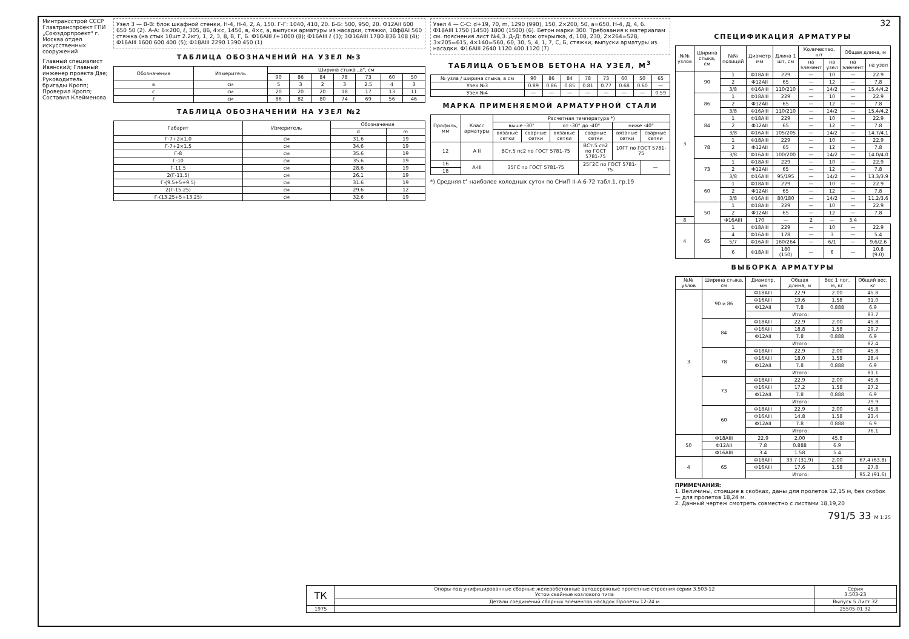Минтрансстрой СССР Главтранспроект ГПИ „Союздорпроект" г. Москва отдел искусственных сооружений
Главный специалист Ивянский; Главный инженер проекта Дзе; Руководитель бригады Кропп; Проверил Кропп; Составил Клейменова
Узел 3 — В-В: блок шкафной стенки, Н-4, Н-4, 2, А, 150. Г-Г: 1040, 410, 20. Б-Б: 500, 950, 20. Ф12АII 600 650 50 (2). А-А: 6×200, ℓ, 305, 86, 4×c, 1450, в, 4×c, а, выпуски арматуры из насадки, стяжки, 10ф8АI 560 стяжка (на стык 10шт 2.2кг), 1, 2, 3, 8, В, Г, Б. Ф16АIII ℓ+1000 (8); Ф16АIII ℓ (3); 3Ф16АIII 1780 836 108 (4); Ф16АIII 1600 600 400 (5); Ф18АIII 2290 1390 450 (1)
ТАБЛИЦА ОБОЗНАЧЕНИЙ НА УЗЕЛ №3
| Обозначения | Измеритель | Ширина стыка „а", см | | | | | | |
| --- | --- | --- | --- | --- | --- | --- | --- | --- |
| | | 90 | 86 | 84 | 78 | 73 | 60 | 50 |
| в | см | 5 | 3 | 2 | 3 | 2.5 | 4 | 3 |
| с | см | 20 | 20 | 20 | 18 | 17 | 13 | 11 |
| ℓ | см | 86 | 82 | 80 | 74 | 69 | 56 | 46 |
ТАБЛИЦА ОБОЗНАЧЕНИЙ НА УЗЕЛ №2
| Габарит | Измеритель | Обозначения | |
| --- | --- | --- | --- |
| | | d | m |
| Г-7+2×1.0 | см | 31.6 | 19 |
| Г-7+2×1.5 | см | 34.6 | 19 |
| Г-8 | см | 35.6 | 19 |
| Г-10 | см | 35.6 | 19 |
| Г-11.5 | см | 28.6 | 19 |
| 2(Г-11.5) | см | 26.1 | 19 |
| Г-(9.5+5+9.5) | см | 31.6 | 19 |
| 2(Г-15.25) | см | 29.6 | 12 |
| Г-(13.25+5+13.25) | см | 32.6 | 19 |
Узел 4 — С-С: d+19, 70, m, 1290 (990), 150, 2×200, 50, а=650, Н-4, Д, 4, 6. Ф18АIII 1750 (1450) 1800 (1500) (6). Бетон марки 300. Требования к материалам см. пояснения лист №4,3. Д-Д: блок открылка, d, 108, 230, 2×264=528, 3×205=615, 4×140=560, 60, 30, 5, 4, 1, 7, С, Б, стяжки, выпуски арматуры из насадки. Ф16АIII 2640 1120 400 1120 (7)
ТАБЛИЦА ОБЪЕМОВ БЕТОНА НА УЗЕЛ, М<sup>3</sup>
| № узла / ширина стыка, а см | 90 | 86 | 84 | 78 | 73 | 60 | 50 | 65 |
| --- | --- | --- | --- | --- | --- | --- | --- | --- |
| Узел №3 | 0.89 | 0.86 | 0.85 | 0.81 | 0.77 | 0.68 | 0.60 | — |
| Узел №4 | — | — | — | — | — | — | — | 0.59 |
МАРКА ПРИМЕНЯЕМОЙ АРМАТУРНОЙ СТАЛИ
| Профиль, мм | Класс арматуры | Расчетная температура *) | | | | | |
| --- | --- | --- | --- | --- | --- | --- | --- |
| | | выше -30° | | от -30° до -40° | | ниже -40° | |
| | | вязаные сетки | сварные сетки | вязаные сетки | сварные сетки | вязаные сетки | сварные сетки |
| 12 | А II | ВСт.5 пс2 по ГОСТ 5781-75 | | | ВСт.5 сп2 по ГОСТ 5781-75 | 10ГТ по ГОСТ 5781-75 | |
| 16 | А-III | 35ГС по ГОСТ 5781-75 | | | 25Г2С по ГОСТ 5781-75 | | — |
| 18 | | | | | | | |
*) Средняя t° наиболее холодных суток по СНиП II-А.6-72 табл.1, гр.19
32
СПЕЦИФИКАЦИЯ АРМАТУРЫ
| №№ узлов | Ширина стыка, см | №№ позиций | Диаметр мм | Длина 1 шт, см | Количество, шт | | Общая длина, м | |
| --- | --- | --- | --- | --- | --- | --- | --- | --- |
| | | | | | на элемент | на узел | на элемент | на узел |
| 3 | 90 | 1 | Ф18АIII | 229 | — | 10 | — | 22.9 |
| | | 2 | Ф12АII | 65 | — | 12 | — | 7.8 |
| | | 3/8 | Ф16АIII | 110/210 | — | 14/2 | — | 15.4/4.2 |
| | 86 | 1 | Ф18АIII | 229 | — | 10 | — | 22.9 |
| | | 2 | Ф12АII | 65 | — | 12 | — | 7.8 |
| | | 3/8 | Ф16АIII | 110/210 | — | 14/2 | — | 15.4/4.2 |
| | 84 | 1 | Ф18АIII | 229 | — | 10 | — | 22.9 |
| | | 2 | Ф12АII | 65 | — | 12 | — | 7.8 |
| | | 3/8 | Ф16АIII | 105/205 | — | 14/2 | — | 14.7/4.1 |
| | 78 | 1 | Ф18АIII | 229 | — | 10 | — | 22.9 |
| | | 2 | Ф12АII | 65 | — | 12 | — | 7.8 |
| | | 3/8 | Ф16АIII | 100/200 | — | 14/2 | — | 14.0/4.0 |
| | 73 | 1 | Ф18АIII | 229 | — | 10 | — | 22.9 |
| | | 2 | Ф12АII | 65 | — | 12 | — | 7.8 |
| | | 3/8 | Ф16АIII | 95/195 | — | 14/2 | — | 13.3/3.9 |
| | 60 | 1 | Ф18АIII | 229 | — | 10 | — | 22.9 |
| | | 2 | Ф12АII | 65 | — | 12 | — | 7.8 |
| | | 3/8 | Ф16АIII | 80/180 | — | 14/2 | — | 11.2/3.6 |
| | 50 | 1 | Ф18АIII | 229 | — | 10 | — | 22.9 |
| | | 2 | Ф12АII | 65 | — | 12 | — | 7.8 |
| 8 | | Ф16АIII | 170 | — | 2 | — | 3.4 | |
| 4 | 65 | 1 | Ф18АIII | 229 | — | 10 | — | 22.9 |
| | | 4 | Ф16АIII | 178 | — | 3 | — | 5.4 |
| | | 5/7 | Ф16АIII | 160/264 | — | 6/1 | — | 9.6/2.6 |
| | | 6 | Ф18АIII | 180 (150) | — | 6 | — | 10.8 (9.0) |
ВЫБОРКА АРМАТУРЫ
| №№ узлов | Ширина стыка, см | Диаметр, мм | Общая длина, м | Вес 1 пог. м, кг | Общий вес, кг |
| --- | --- | --- | --- | --- | --- |
| 3 | 90 и 86 | Ф18АIII | 22.9 | 2.00 | 45.8 |
| | | Ф16АIII | 19.6 | 1.58 | 31.0 |
| | | Ф12АII | 7.8 | 0.888 | 6.9 |
| | | Итого: | | | 83.7 |
| | 84 | Ф18АIII | 22.9 | 2.00 | 45.8 |
| | | Ф16АIII | 18.8 | 1.58 | 29.7 |
| | | Ф12АII | 7.8 | 0.888 | 6.9 |
| | | Итого: | | | 82.4 |
| | 78 | Ф18АIII | 22.9 | 2.00 | 45.8 |
| | | Ф16АIII | 18.0 | 1.58 | 28.4 |
| | | Ф12АII | 7.8 | 0.888 | 6.9 |
| | | Итого: | | | 81.1 |
| | 73 | Ф18АIII | 22.9 | 2.00 | 45.8 |
| | | Ф16АIII | 17.2 | 1.58 | 27.2 |
| | | Ф12АII | 7.8 | 0.888 | 6.9 |
| | | Итого: | | | 79.9 |
| | 60 | Ф18АIII | 22.9 | 2.00 | 45.8 |
| | | Ф16АIII | 14.8 | 1.58 | 23.4 |
| | | Ф12АII | 7.8 | 0.888 | 6.9 |
| | | Итого: | | | 76.1 |
| 50 | Ф18АIII | 22.9 | 2.00 | 45.8 | |
| | Ф12АII | 7.8 | 0.888 | 6.9 | |
| | Ф16АIII | 3.4 | 1.58 | 5.4 | |
| 4 | 65 | Ф18АIII | 33.7 (31.9) | 2.00 | 67.4 (63.8) |
| | | Ф16АIII | 17.6 | 1.58 | 27.8 |
| | | Итого: | | | 95.2 (91.6) |
ПРИМЕЧАНИЯ:
1. Величины, стоящие в скобках, даны для пролетов 12,15 м, без скобок — для пролетов 18,24 м.
2. Данный чертеж смотреть совместно с листами 18,19,20
791/5 33 М 1:25
| ТК | Опоры под унифицированные сборные железобетонные автодорожные пролетные строения серии 3.503-12 Устои свайные козлового типа | Серия 3.503-23 |
| | Детали соединений сборных элементов насадок Пролеты 12-24 м | Выпуск 5 Лист 32 |
| 1975 | | 25505-01 32 |